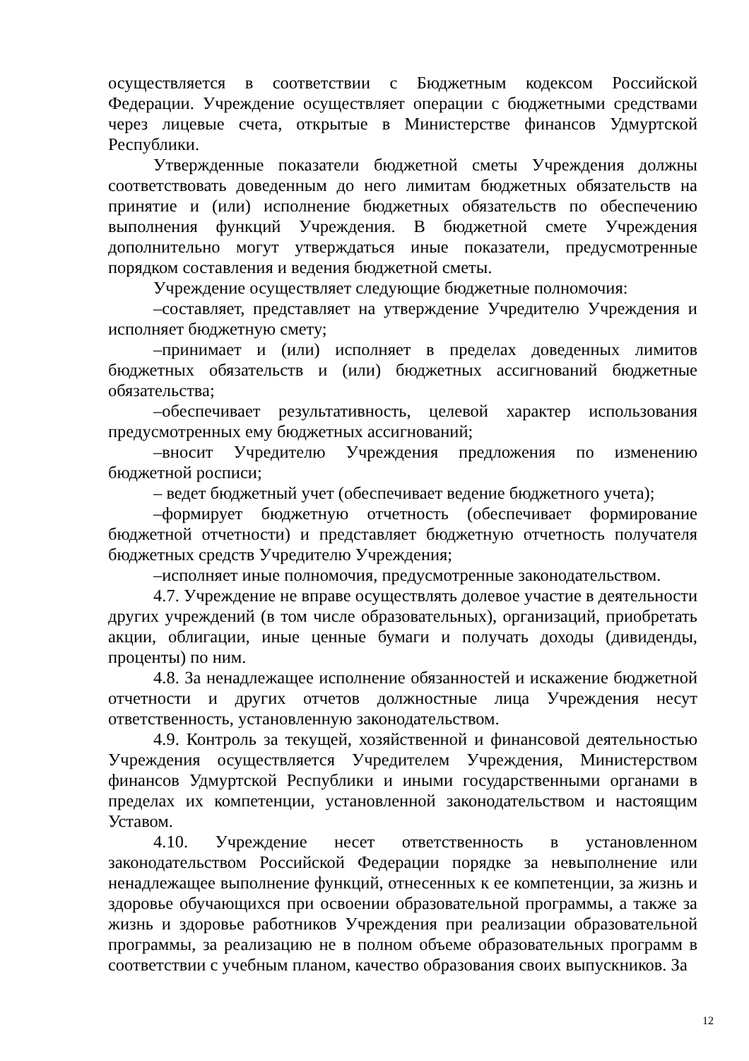осуществляется в соответствии с Бюджетным кодексом Российской Федерации. Учреждение осуществляет операции с бюджетными средствами через лицевые счета, открытые в Министерстве финансов Удмуртской Республики.
Утвержденные показатели бюджетной сметы Учреждения должны соответствовать доведенным до него лимитам бюджетных обязательств на принятие и (или) исполнение бюджетных обязательств по обеспечению выполнения функций Учреждения. В бюджетной смете Учреждения дополнительно могут утверждаться иные показатели, предусмотренные порядком составления и ведения бюджетной сметы.
Учреждение осуществляет следующие бюджетные полномочия:
–составляет, представляет на утверждение Учредителю Учреждения и исполняет бюджетную смету;
–принимает и (или) исполняет в пределах доведенных лимитов бюджетных обязательств и (или) бюджетных ассигнований бюджетные обязательства;
–обеспечивает результативность, целевой характер использования предусмотренных ему бюджетных ассигнований;
–вносит Учредителю Учреждения предложения по изменению бюджетной росписи;
– ведет бюджетный учет (обеспечивает ведение бюджетного учета);
–формирует бюджетную отчетность (обеспечивает формирование бюджетной отчетности) и представляет бюджетную отчетность получателя бюджетных средств Учредителю Учреждения;
–исполняет иные полномочия, предусмотренные законодательством.
4.7. Учреждение не вправе осуществлять долевое участие в деятельности других учреждений (в том числе образовательных), организаций, приобретать акции, облигации, иные ценные бумаги и получать доходы (дивиденды, проценты) по ним.
4.8. За ненадлежащее исполнение обязанностей и искажение бюджетной отчетности и других отчетов должностные лица Учреждения несут ответственность, установленную законодательством.
4.9. Контроль за текущей, хозяйственной и финансовой деятельностью Учреждения осуществляется Учредителем Учреждения, Министерством финансов Удмуртской Республики и иными государственными органами в пределах их компетенции, установленной законодательством и настоящим Уставом.
4.10. Учреждение несет ответственность в установленном законодательством Российской Федерации порядке за невыполнение или ненадлежащее выполнение функций, отнесенных к ее компетенции, за жизнь и здоровье обучающихся при освоении образовательной программы, а также за жизнь и здоровье работников Учреждения при реализации образовательной программы, за реализацию не в полном объеме образовательных программ в соответствии с учебным планом, качество образования своих выпускников. За
12